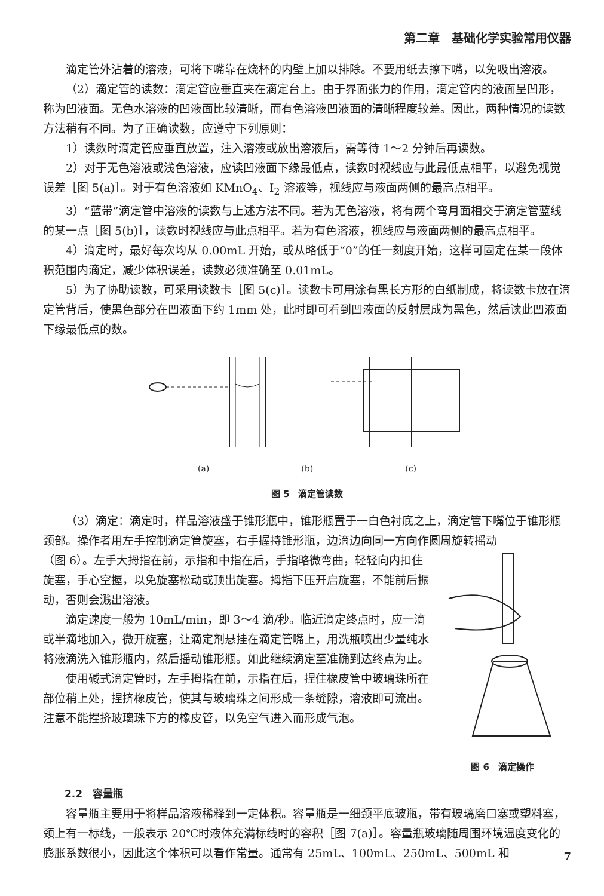第二章　基础化学实验常用仪器
滴定管外沾着的溶液，可将下嘴靠在烧杯的内壁上加以排除。不要用纸去擦下嘴，以免吸出溶液。
（2）滴定管的读数：滴定管应垂直夹在滴定台上。由于界面张力的作用，滴定管内的液面呈凹形，称为凹液面。无色水溶液的凹液面比较清晰，而有色溶液凹液面的清晰程度较差。因此，两种情况的读数方法稍有不同。为了正确读数，应遵守下列原则：
1）读数时滴定管应垂直放置，注入溶液或放出溶液后，需等待 1～2 分钟后再读数。
2）对于无色溶液或浅色溶液，应读凹液面下缘最低点，读数时视线应与此最低点相平，以避免视觉误差［图 5(a)］。对于有色溶液如 KMnO<sub>4</sub>、I<sub>2</sub> 溶液等，视线应与液面两侧的最高点相平。
3）“蓝带”滴定管中溶液的读数与上述方法不同。若为无色溶液，将有两个弯月面相交于滴定管蓝线的某一点［图 5(b)］，读数时视线应与此点相平。若为有色溶液，视线应与液面两侧的最高点相平。
4）滴定时，最好每次均从 0.00mL 开始，或从略低于“0”的任一刻度开始，这样可固定在某一段体积范围内滴定，减少体积误差，读数必须准确至 0.01mL。
5）为了协助读数，可采用读数卡［图 5(c)］。读数卡可用涂有黑长方形的白纸制成，将读数卡放在滴定管背后，使黑色部分在凹液面下约 1mm 处，此时即可看到凹液面的反射层成为黑色，然后读此凹液面下缘最低点的数。
(a) (b) (c)
图 5　滴定管读数
（3）滴定：滴定时，样品溶液盛于锥形瓶中，锥形瓶置于一白色衬底之上，滴定管下嘴位于锥形瓶颈部。操作者用左手控制滴定管旋塞，右手握持锥形瓶，边滴边向同一方向作圆周旋转摇动
（图 6）。左手大拇指在前，示指和中指在后，手指略微弯曲，轻轻向内扣住旋塞，手心空握，以免旋塞松动或顶出旋塞。拇指下压开启旋塞，不能前后振动，否则会溅出溶液。
滴定速度一般为 10mL/min，即 3～4 滴/秒。临近滴定终点时，应一滴或半滴地加入，微开旋塞，让滴定剂悬挂在滴定管嘴上，用洗瓶喷出少量纯水将液滴洗入锥形瓶内，然后摇动锥形瓶。如此继续滴定至准确到达终点为止。
使用碱式滴定管时，左手拇指在前，示指在后，捏住橡皮管中玻璃珠所在部位稍上处，捏挤橡皮管，使其与玻璃珠之间形成一条缝隙，溶液即可流出。注意不能捏挤玻璃珠下方的橡皮管，以免空气进入而形成气泡。
图 6　滴定操作
2.2　容量瓶
容量瓶主要用于将样品溶液稀释到一定体积。容量瓶是一细颈平底玻瓶，带有玻璃磨口塞或塑料塞，颈上有一标线，一般表示 20℃时液体充满标线时的容积［图 7(a)］。容量瓶玻璃随周围环境温度变化的膨胀系数很小，因此这个体积可以看作常量。通常有 25mL、100mL、250mL、500mL 和
7